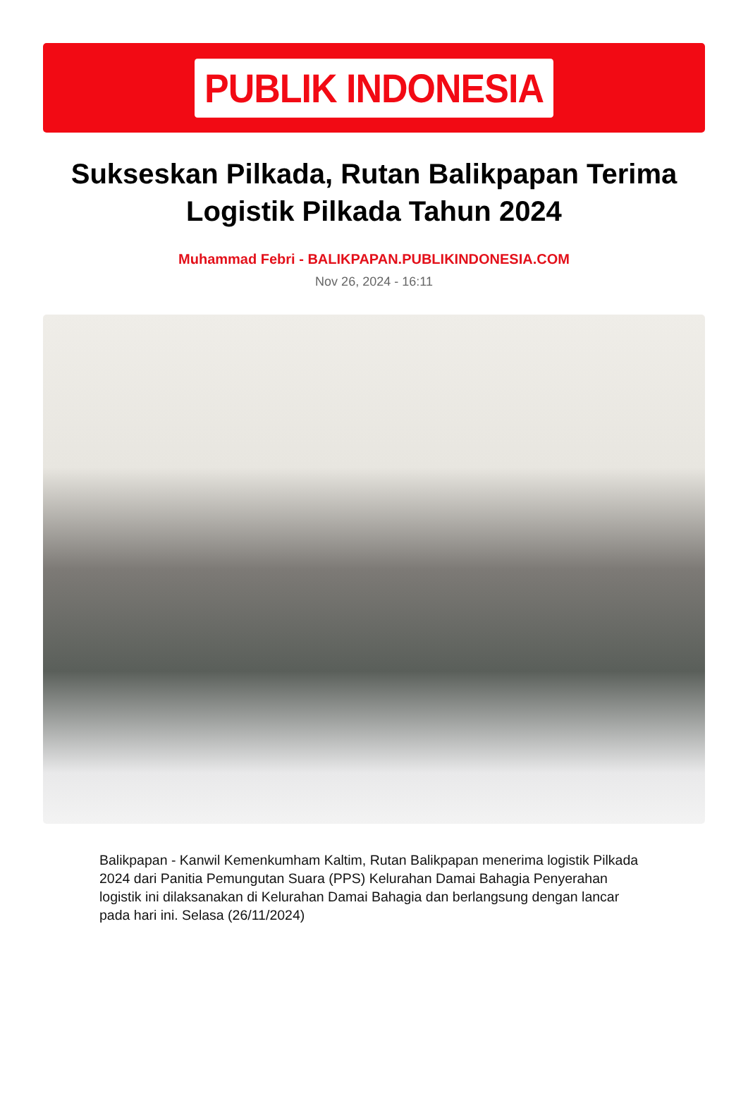PUBLIK INDONESIA
Sukseskan Pilkada, Rutan Balikpapan Terima Logistik Pilkada Tahun 2024
Muhammad Febri - BALIKPAPAN.PUBLIKINDONESIA.COM
Nov 26, 2024 - 16:11
Balikpapan - Kanwil Kemenkumham Kaltim, Rutan Balikpapan menerima logistik Pilkada 2024 dari Panitia Pemungutan Suara (PPS) Kelurahan Damai Bahagia Penyerahan logistik ini dilaksanakan di Kelurahan Damai Bahagia dan berlangsung dengan lancar pada hari ini. Selasa (26/11/2024)